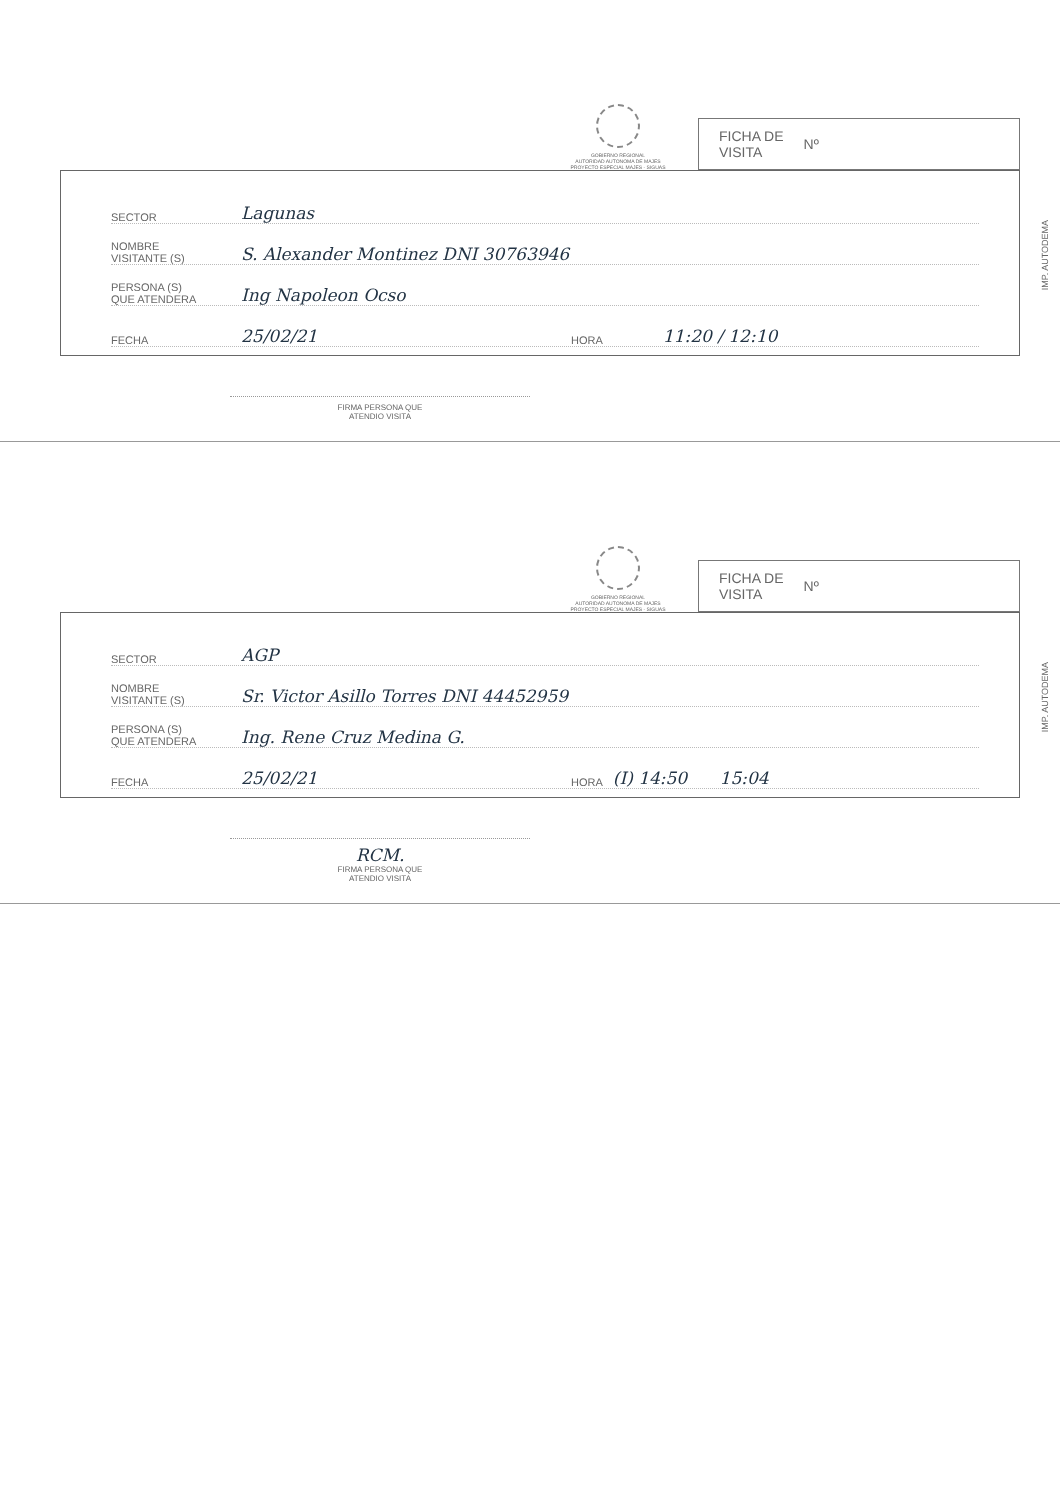GOBIERNO REGIONAL
AUTORIDAD AUTONOMA DE MAJES
PROYECTO ESPECIAL MAJES - SIGUAS
FICHA DE
VISITA Nº
SECTOR
Lagunas
NOMBRE
VISITANTE (S)
S. Alexander Montinez DNI 30763946
PERSONA (S)
QUE ATENDERA
Ing Napoleon Ocso
FECHA
25/02/21
HORA
11:20 / 12:10
IMP. AUTODEMA
FIRMA PERSONA QUE
ATENDIO VISITA
GOBIERNO REGIONAL
AUTORIDAD AUTONOMA DE MAJES
PROYECTO ESPECIAL MAJES - SIGUAS
FICHA DE
VISITA Nº
SECTOR
AGP
NOMBRE
VISITANTE (S)
Sr. Victor Asillo Torres DNI 44452959
PERSONA (S)
QUE ATENDERA
Ing. Rene Cruz Medina G.
FECHA
25/02/21
HORA
(I) 14:50 15:04
IMP. AUTODEMA
RCM.
FIRMA PERSONA QUE
ATENDIO VISITA